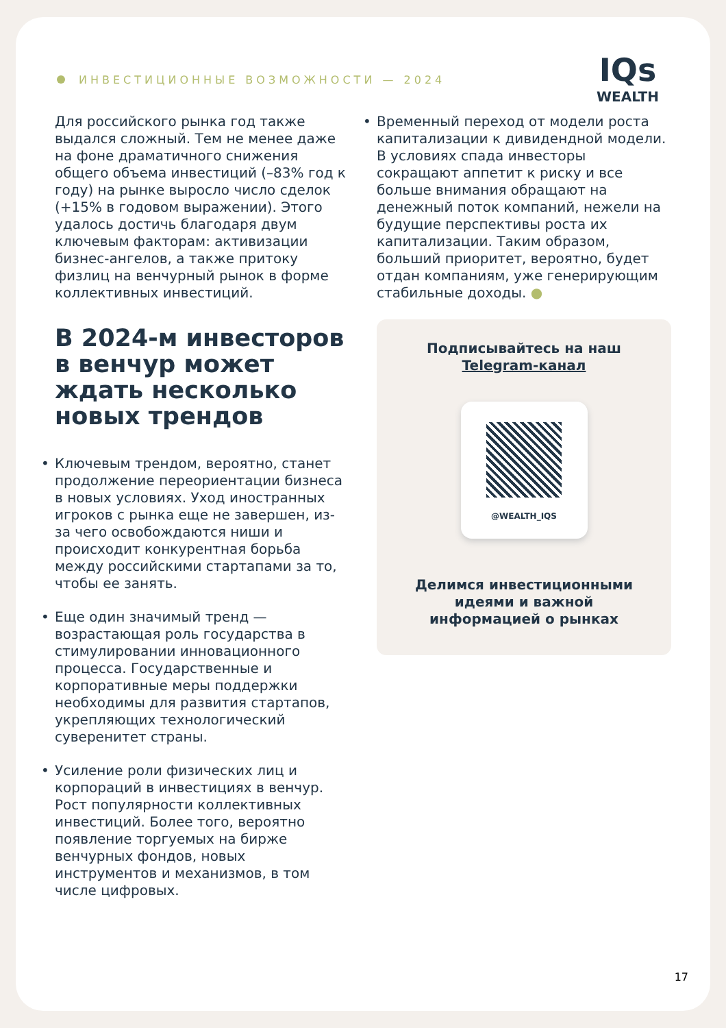ИНВЕСТИЦИОННЫЕ ВОЗМОЖНОСТИ — 2024
IQs
WEALTH
Для российского рынка год также выдался сложный. Тем не менее даже на фоне драматичного снижения общего объема инвестиций (–83% год к году) на рынке выросло число сделок (+15% в годовом выражении). Этого удалось достичь благодаря двум ключевым факторам: активизации бизнес-ангелов, а также притоку физлиц на венчурный рынок в форме коллективных инвестиций.
В 2024-м инвесторов в венчур может ждать несколько новых трендов
• Ключевым трендом, вероятно, станет продолжение переориентации бизнеса в новых условиях. Уход иностранных игроков с рынка еще не завершен, из-за чего освобождаются ниши и происходит конкурентная борьба между российскими стартапами за то, чтобы ее занять.
• Еще один значимый тренд — возрастающая роль государства в стимулировании инновационного процесса. Государственные и корпоративные меры поддержки необходимы для развития стартапов, укрепляющих технологический суверенитет страны.
• Усиление роли физических лиц и корпораций в инвестициях в венчур. Рост популярности коллективных инвестиций. Более того, вероятно появление торгуемых на бирже венчурных фондов, новых инструментов и механизмов, в том числе цифровых.
• Временный переход от модели роста капитализации к дивидендной модели. В условиях спада инвесторы сокращают аппетит к риску и все больше внимания обращают на денежный поток компаний, нежели на будущие перспективы роста их капитализации. Таким образом, больший приоритет, вероятно, будет отдан компаниям, уже генерирующим стабильные доходы. ●
Подписывайтесь на наш
Telegram-канал
@WEALTH_IQS
Делимся инвестиционными идеями и важной информацией о рынках
17